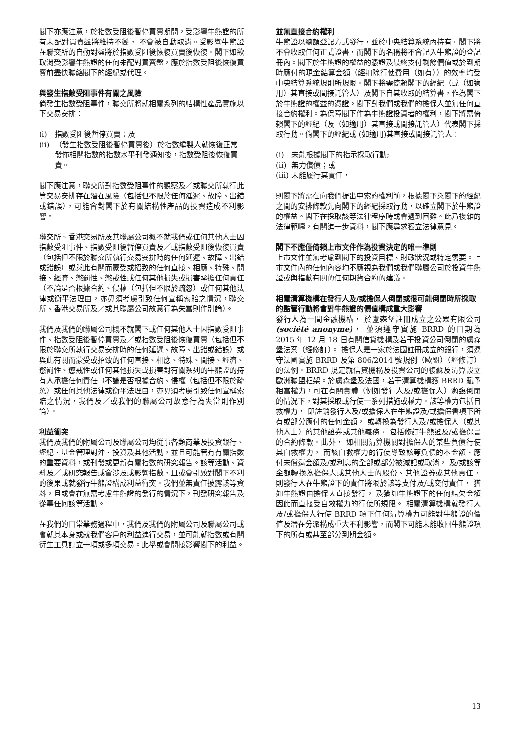閣下亦應注意，於指數受阻後暫停買賣期間，受影響牛熊證的所有未配對買賣盤將維持不變， 不會被自動取消。受影響牛熊證在聯交所的自動對盤將於指數受阻後恢復買賣後恢復。閣下如欲取消受影響牛熊證的任何未配對買賣盤，應於指數受阻後恢復買賣前盡快聯絡閣下的經紀或代理。
與發生指數受阻事件有關之風險
倘發生指數受阻事件，聯交所將就相關系列的結構性產品實施以下交易安排：
(i) 指數受阻後暫停買賣；及
(ii) （發生指數受阻後暫停買賣後）於指數編製人就恢復正常發佈相關指數的指數水平刊發通知後，指數受阻後恢復買賣。
閣下應注意，聯交所對指數受阻事件的觀察及／或聯交所執行此等交易安排存在潛在風險（包括但不限於任何延遲、故障、出錯或錯誤），可能會對閣下於有關結構性產品的投資造成不利影響。
聯交所、香港交易所及其聯屬公司概不就我們或任何其他人士因指數受阻事件、指數受阻後暫停買賣及／或指數受阻後恢復買賣（包括但不限於聯交所執行交易安排時的任何延遲、故障、出錯或錯誤）或與此有關而蒙受或招致的任何直接、相應、特殊、間接、經濟、懲罰性、懲戒性或任何其他損失或損害承擔任何責任（不論是否根據合約、侵權（包括但不限於疏忽）或任何其他法律或衡平法理由，亦毋須考慮引致任何宣稱索賠之情況，聯交所、香港交易所及／或其聯屬公司故意行為失當則作別論）。
我們及我們的聯屬公司概不就閣下或任何其他人士因指數受阻事件、指數受阻後暫停買賣及／或指數受阻後恢復買賣（包括但不限於聯交所執行交易安排時的任何延遲、故障、出錯或錯誤）或與此有關而蒙受或招致的任何直接、相應、特殊、間接、經濟、懲罰性、懲戒性或任何其他損失或損害對有關系列的牛熊證的持有人承擔任何責任（不論是否根據合約、侵權（包括但不限於疏忽）或任何其他法律或衡平法理由，亦毋須考慮引致任何宣稱索賠之情況，我們及／或我們的聯屬公司故意行為失當則作別論）。
利益衝突
我們及我們的附屬公司及聯屬公司均從事各類商業及投資銀行、經紀、基金管理對沖、投資及其他活動，並且可能管有有關指數的重要資料，或刊發或更新有關指數的研究報告。該等活動、資料及／或研究報告或會涉及或影響指數，且或會引致對閣下不利的後果或就發行牛熊證構成利益衝突。我們並無責任披露該等資料，且或會在無需考慮牛熊證的發行的情況下，刊發研究報告及從事任何該等活動。
在我們的日常業務過程中，我們及我們的附屬公司及聯屬公司或會就其本身或就我們客戶的利益進行交易，並可能就指數或有關衍生工具訂立一項或多項交易。此舉或會間接影響閣下的利益。
並無直接合約權利
牛熊證以總額登記方式發行，並於中央結算系統內持有。閣下將不會收取任何正式證書，而閣下的名稱將不會記入牛熊證的登記冊內。閣下於牛熊證的權益的憑證及最終支付剩餘價值或於到期時應付的現金結算金額（經扣除行使費用（如有））的效率均受中央結算系統規則所規限。閣下將需倚賴閣下的經紀（或（如適用）其直接或間接託管人）及閣下自其收取的結算書，作為閣下於牛熊證的權益的憑證。閣下對我們或我們的擔保人並無任何直接合約權利。為保障閣下作為牛熊證投資者的權利，閣下將需倚賴閣下的經紀（及（如適用）其直接或間接託管人）代表閣下採取行動。倘閣下的經紀或 (如適用)其直接或間接託管人：
(i) 未能根據閣下的指示採取行動;
(ii) 無力償債；或
(iii) 未能履行其責任，
則閣下將需在向我們提出申索的權利前，根據閣下與閣下的經紀之間的安排條款先向閣下的經紀採取行動，以確立閣下於牛熊證的權益。閣下在採取該等法律程序時或會遇到困難。此乃複雜的法律範疇，有關進一步資料，閣下應尋求獨立法律意見。
閣下不應僅倚賴上市文件作為投資決定的唯一準則
上市文件並無考慮到閣下的投資目標、財政狀況或特定需要。上市文件內的任何內容均不應視為我們或我們聯屬公司於投資牛熊證或與指數有關的任何期貨合約的建議。
相關清算機構在發行人及/或擔保人倒閉或很可能倒閉時所採取的監管行動將會對牛熊證的價值構成重大影響
發行人為一間金融機構， 於盧森堡註冊成立之公眾有限公司 (société anonyme)， 並須遵守實施 BRRD 的日期為 2015 年 12 月 18 日有關信貸機構及若干投資公司倒閉的盧森堡法案（經修訂）。 擔保人是一家於法國註冊成立的銀行，須遵守法國實施 BRRD 及第 806/2014 號規例（歐盟）（經修訂）的法例。BRRD 規定就信貸機構及投資公司的復蘇及清算設立歐洲聯盟框架。於盧森堡及法國，若干清算機構獲 BRRD 賦予相當權力，可在有關實體（例如發行人及/或擔保人）瀕臨倒閉的情況下，對其採取或行使一系列措施或權力。該等權力包括自救權力， 即註銷發行人及/或擔保人在牛熊證及/或擔保書項下所有或部分應付的任何金額， 或轉換為發行人及/或擔保人（或其他人士）的其他證券或其他義務， 包括修訂牛熊證及/或擔保書的合約條款。此外， 如相關清算機關對擔保人的某些負債行使其自救權力， 而該自救權力的行使導致該等負債的本金額、應付未償還金額及/或利息的全部或部分被減記或取消， 及/或該等金額轉換為擔保人或其他人士的股份、其他證券或其他責任， 則發行人在牛熊證下的責任將限於該等支付及/或交付責任， 猶如牛熊證由擔保人直接發行， 及猶如牛熊證下的任何結欠金額因此而直接受自救權力的行使所規限。 相關清算機構就發行人及/或擔保人行使 BRRD 項下任何清算權力可能對牛熊證的價值及潛在分派構成重大不利影響，而閣下可能未能收回牛熊證項下的所有或甚至部分到期金額。
13